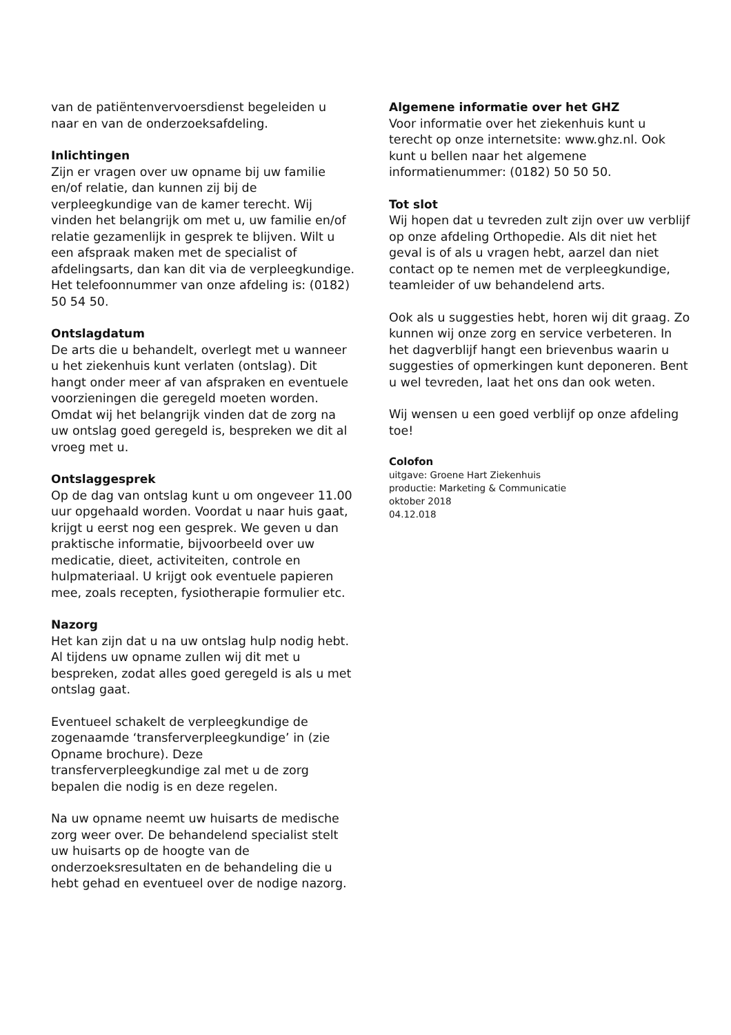van de patiëntenvervoersdienst begeleiden u naar en van de onderzoeksafdeling.
Inlichtingen
Zijn er vragen over uw opname bij uw familie en/of relatie, dan kunnen zij bij de verpleegkundige van de kamer terecht. Wij vinden het belangrijk om met u, uw familie en/of relatie gezamenlijk in gesprek te blijven. Wilt u een afspraak maken met de specialist of afdelingsarts, dan kan dit via de verpleegkundige. Het telefoonnummer van onze afdeling is: (0182) 50 54 50.
Ontslagdatum
De arts die u behandelt, overlegt met u wanneer u het ziekenhuis kunt verlaten (ontslag). Dit hangt onder meer af van afspraken en eventuele voorzieningen die geregeld moeten worden. Omdat wij het belangrijk vinden dat de zorg na uw ontslag goed geregeld is, bespreken we dit al vroeg met u.
Ontslaggesprek
Op de dag van ontslag kunt u om ongeveer 11.00 uur opgehaald worden. Voordat u naar huis gaat, krijgt u eerst nog een gesprek. We geven u dan praktische informatie, bijvoorbeeld over uw medicatie, dieet, activiteiten, controle en hulpmateriaal. U krijgt ook eventuele papieren mee, zoals recepten, fysiotherapie formulier etc.
Nazorg
Het kan zijn dat u na uw ontslag hulp nodig hebt. Al tijdens uw opname zullen wij dit met u bespreken, zodat alles goed geregeld is als u met ontslag gaat.
Eventueel schakelt de verpleegkundige de zogenaamde ‘transferverpleegkundige’ in (zie Opname brochure). Deze transferverpleegkundige zal met u de zorg bepalen die nodig is en deze regelen.
Na uw opname neemt uw huisarts de medische zorg weer over. De behandelend specialist stelt uw huisarts op de hoogte van de onderzoeksresultaten en de behandeling die u hebt gehad en eventueel over de nodige nazorg.
Algemene informatie over het GHZ
Voor informatie over het ziekenhuis kunt u terecht op onze internetsite: www.ghz.nl. Ook kunt u bellen naar het algemene informatienummer: (0182) 50 50 50.
Tot slot
Wij hopen dat u tevreden zult zijn over uw verblijf op onze afdeling Orthopedie. Als dit niet het geval is of als u vragen hebt, aarzel dan niet contact op te nemen met de verpleegkundige, teamleider of uw behandelend arts.
Ook als u suggesties hebt, horen wij dit graag. Zo kunnen wij onze zorg en service verbeteren. In het dagverblijf hangt een brievenbus waarin u suggesties of opmerkingen kunt deponeren. Bent u wel tevreden, laat het ons dan ook weten.
Wij wensen u een goed verblijf op onze afdeling toe!
Colofon
uitgave: Groene Hart Ziekenhuis
productie: Marketing & Communicatie
oktober 2018
04.12.018